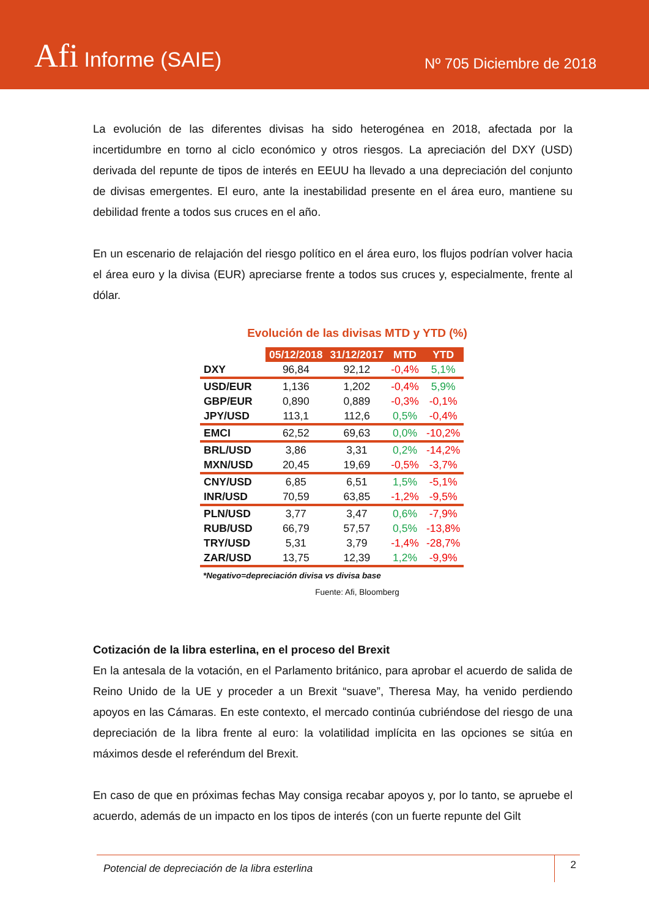Afi Informe (SAIE)
Nº 705 Diciembre de 2018
La evolución de las diferentes divisas ha sido heterogénea en 2018, afectada por la incertidumbre en torno al ciclo económico y otros riesgos. La apreciación del DXY (USD) derivada del repunte de tipos de interés en EEUU ha llevado a una depreciación del conjunto de divisas emergentes. El euro, ante la inestabilidad presente en el área euro, mantiene su debilidad frente a todos sus cruces en el año.
En un escenario de relajación del riesgo político en el área euro, los flujos podrían volver hacia el área euro y la divisa (EUR) apreciarse frente a todos sus cruces y, especialmente, frente al dólar.
Evolución de las divisas MTD y YTD (%)
| | 05/12/2018 | 31/12/2017 | MTD | YTD |
| DXY | 96,84 | 92,12 | -0,4% | 5,1% |
| USD/EUR | 1,136 | 1,202 | -0,4% | 5,9% |
| GBP/EUR | 0,890 | 0,889 | -0,3% | -0,1% |
| JPY/USD | 113,1 | 112,6 | 0,5% | -0,4% |
| EMCI | 62,52 | 69,63 | 0,0% | -10,2% |
| BRL/USD | 3,86 | 3,31 | 0,2% | -14,2% |
| MXN/USD | 20,45 | 19,69 | -0,5% | -3,7% |
| CNY/USD | 6,85 | 6,51 | 1,5% | -5,1% |
| INR/USD | 70,59 | 63,85 | -1,2% | -9,5% |
| PLN/USD | 3,77 | 3,47 | 0,6% | -7,9% |
| RUB/USD | 66,79 | 57,57 | 0,5% | -13,8% |
| TRY/USD | 5,31 | 3,79 | -1,4% | -28,7% |
| ZAR/USD | 13,75 | 12,39 | 1,2% | -9,9% |
*Negativo=depreciación divisa vs divisa base
Fuente: Afi, Bloomberg
Cotización de la libra esterlina, en el proceso del Brexit
En la antesala de la votación, en el Parlamento británico, para aprobar el acuerdo de salida de Reino Unido de la UE y proceder a un Brexit “suave”, Theresa May, ha venido perdiendo apoyos en las Cámaras. En este contexto, el mercado continúa cubriéndose del riesgo de una depreciación de la libra frente al euro: la volatilidad implícita en las opciones se sitúa en máximos desde el referéndum del Brexit.
En caso de que en próximas fechas May consiga recabar apoyos y, por lo tanto, se apruebe el acuerdo, además de un impacto en los tipos de interés (con un fuerte repunte del Gilt
Potencial de depreciación de la libra esterlina 2